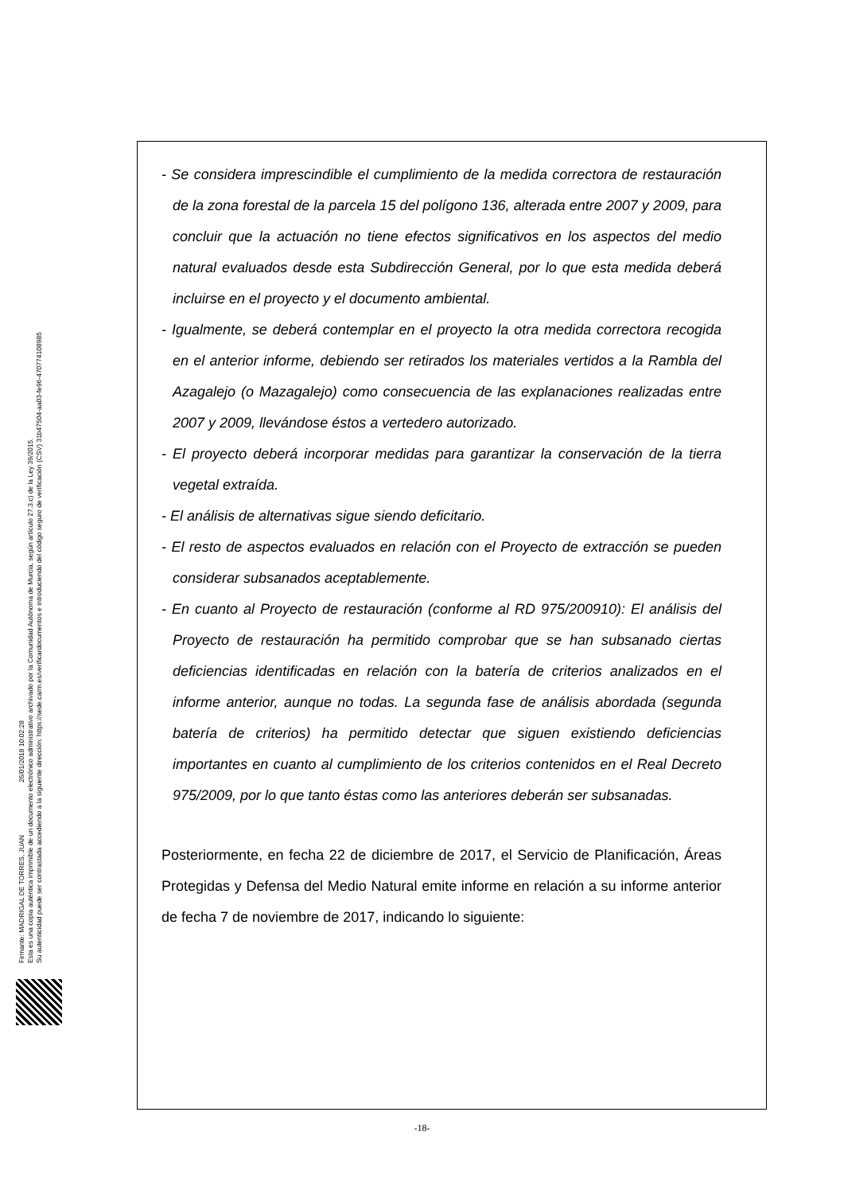Firmante: MADRIGAL DE TORRES, JUAN 26/01/2018 10:02:28
Esta es una copia auténtica imprimible de un documento electrónico administrativo archivado por la Comunidad Autónoma de Murcia, según artículo 27.3.c) de la Ley 39/2015.
Su autenticidad puede ser contrastada accediendo a la siguiente dirección: https://sede.carm.es/verificardocumentos e introduciendo del código seguro de verificación (CSV) 31b47504-aa03-fe96-47077410898​5
- Se considera imprescindible el cumplimiento de la medida correctora de restauración de la zona forestal de la parcela 15 del polígono 136, alterada entre 2007 y 2009, para concluir que la actuación no tiene efectos significativos en los aspectos del medio natural evaluados desde esta Subdirección General, por lo que esta medida deberá incluirse en el proyecto y el documento ambiental.
- Igualmente, se deberá contemplar en el proyecto la otra medida correctora recogida en el anterior informe, debiendo ser retirados los materiales vertidos a la Rambla del Azagalejo (o Mazagalejo) como consecuencia de las explanaciones realizadas entre 2007 y 2009, llevándose éstos a vertedero autorizado.
- El proyecto deberá incorporar medidas para garantizar la conservación de la tierra vegetal extraída.
- El análisis de alternativas sigue siendo deficitario.
- El resto de aspectos evaluados en relación con el Proyecto de extracción se pueden considerar subsanados aceptablemente.
- En cuanto al Proyecto de restauración (conforme al RD 975/200910): El análisis del Proyecto de restauración ha permitido comprobar que se han subsanado ciertas deficiencias identificadas en relación con la batería de criterios analizados en el informe anterior, aunque no todas. La segunda fase de análisis abordada (segunda batería de criterios) ha permitido detectar que siguen existiendo deficiencias importantes en cuanto al cumplimiento de los criterios contenidos en el Real Decreto 975/2009, por lo que tanto éstas como las anteriores deberán ser subsanadas.
Posteriormente, en fecha 22 de diciembre de 2017, el Servicio de Planificación, Áreas Protegidas y Defensa del Medio Natural emite informe en relación a su informe anterior de fecha 7 de noviembre de 2017, indicando lo siguiente:
-18-